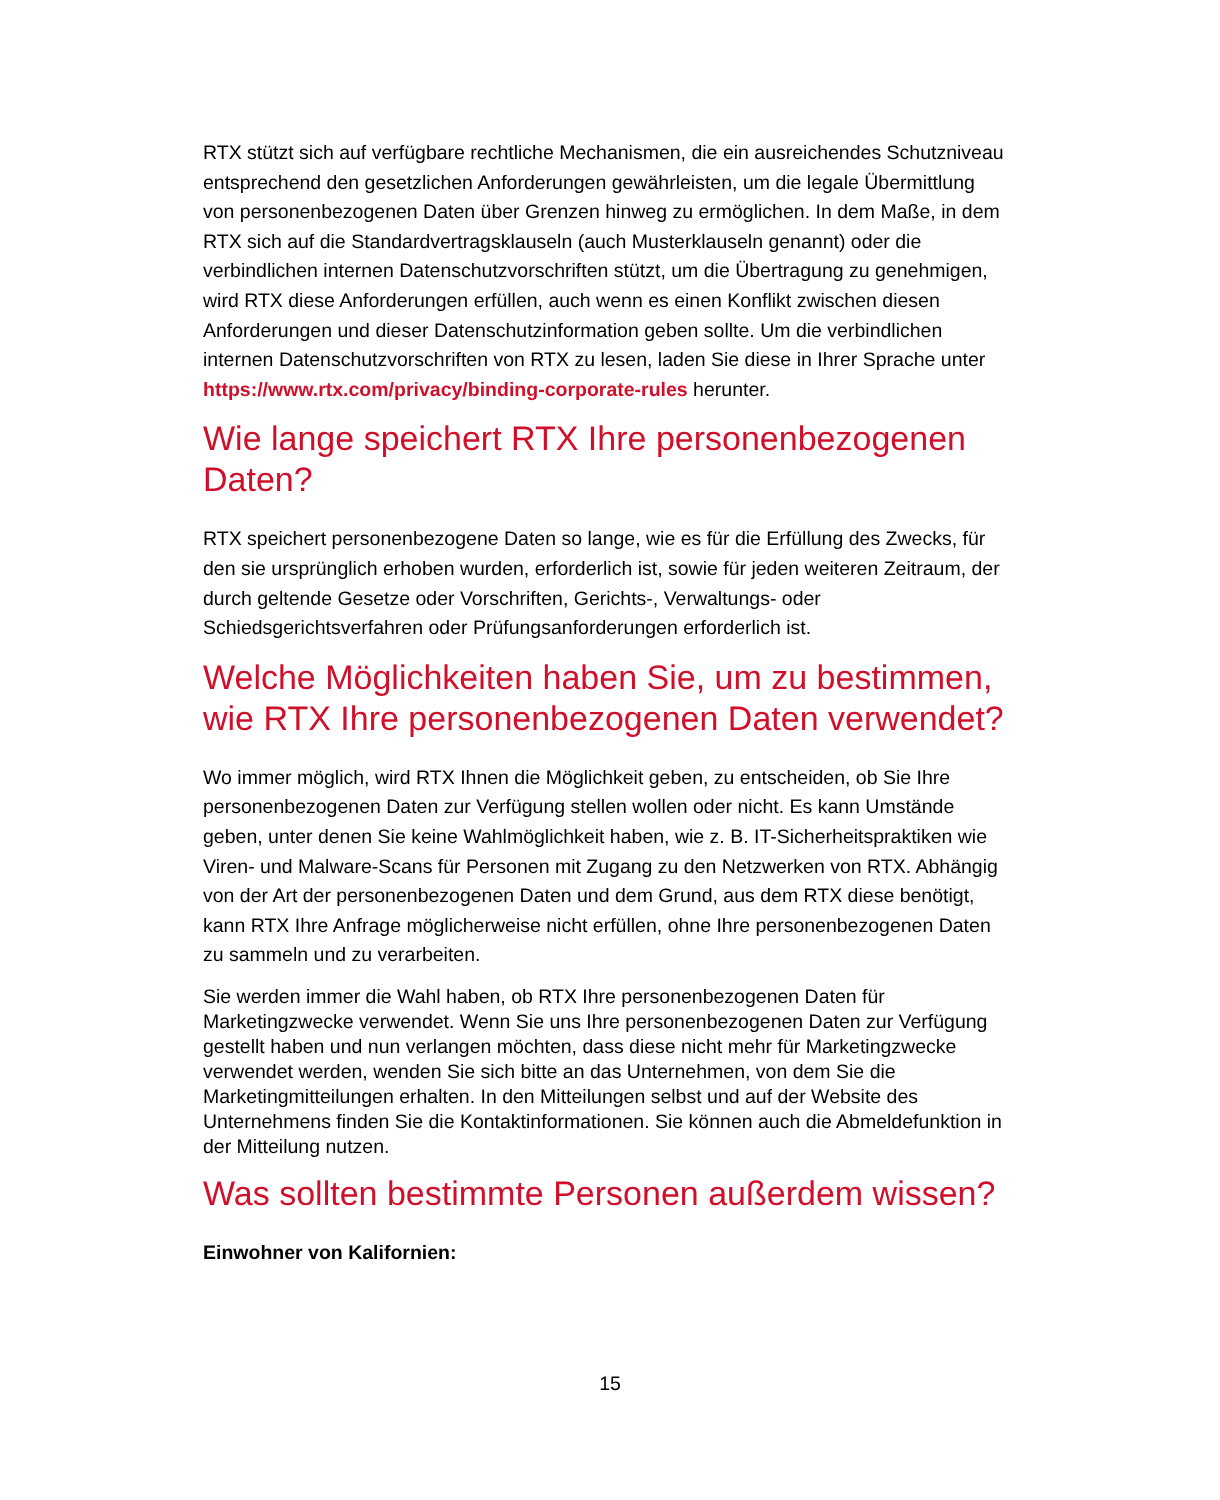RTX stützt sich auf verfügbare rechtliche Mechanismen, die ein ausreichendes Schutzniveau entsprechend den gesetzlichen Anforderungen gewährleisten, um die legale Übermittlung von personenbezogenen Daten über Grenzen hinweg zu ermöglichen. In dem Maße, in dem RTX sich auf die Standardvertragsklauseln (auch Musterklauseln genannt) oder die verbindlichen internen Datenschutzvorschriften stützt, um die Übertragung zu genehmigen, wird RTX diese Anforderungen erfüllen, auch wenn es einen Konflikt zwischen diesen Anforderungen und dieser Datenschutzinformation geben sollte. Um die verbindlichen internen Datenschutzvorschriften von RTX zu lesen, laden Sie diese in Ihrer Sprache unter https://www.rtx.com/privacy/binding-corporate-rules herunter.
Wie lange speichert RTX Ihre personenbezogenen Daten?
RTX speichert personenbezogene Daten so lange, wie es für die Erfüllung des Zwecks, für den sie ursprünglich erhoben wurden, erforderlich ist, sowie für jeden weiteren Zeitraum, der durch geltende Gesetze oder Vorschriften, Gerichts-, Verwaltungs- oder Schiedsgerichtsverfahren oder Prüfungsanforderungen erforderlich ist.
Welche Möglichkeiten haben Sie, um zu bestimmen, wie RTX Ihre personenbezogenen Daten verwendet?
Wo immer möglich, wird RTX Ihnen die Möglichkeit geben, zu entscheiden, ob Sie Ihre personenbezogenen Daten zur Verfügung stellen wollen oder nicht. Es kann Umstände geben, unter denen Sie keine Wahlmöglichkeit haben, wie z. B. IT-Sicherheitspraktiken wie Viren- und Malware-Scans für Personen mit Zugang zu den Netzwerken von RTX. Abhängig von der Art der personenbezogenen Daten und dem Grund, aus dem RTX diese benötigt, kann RTX Ihre Anfrage möglicherweise nicht erfüllen, ohne Ihre personenbezogenen Daten zu sammeln und zu verarbeiten.
Sie werden immer die Wahl haben, ob RTX Ihre personenbezogenen Daten für Marketingzwecke verwendet. Wenn Sie uns Ihre personenbezogenen Daten zur Verfügung gestellt haben und nun verlangen möchten, dass diese nicht mehr für Marketingzwecke verwendet werden, wenden Sie sich bitte an das Unternehmen, von dem Sie die Marketingmitteilungen erhalten. In den Mitteilungen selbst und auf der Website des Unternehmens finden Sie die Kontaktinformationen. Sie können auch die Abmeldefunktion in der Mitteilung nutzen.
Was sollten bestimmte Personen außerdem wissen?
Einwohner von Kalifornien:
15